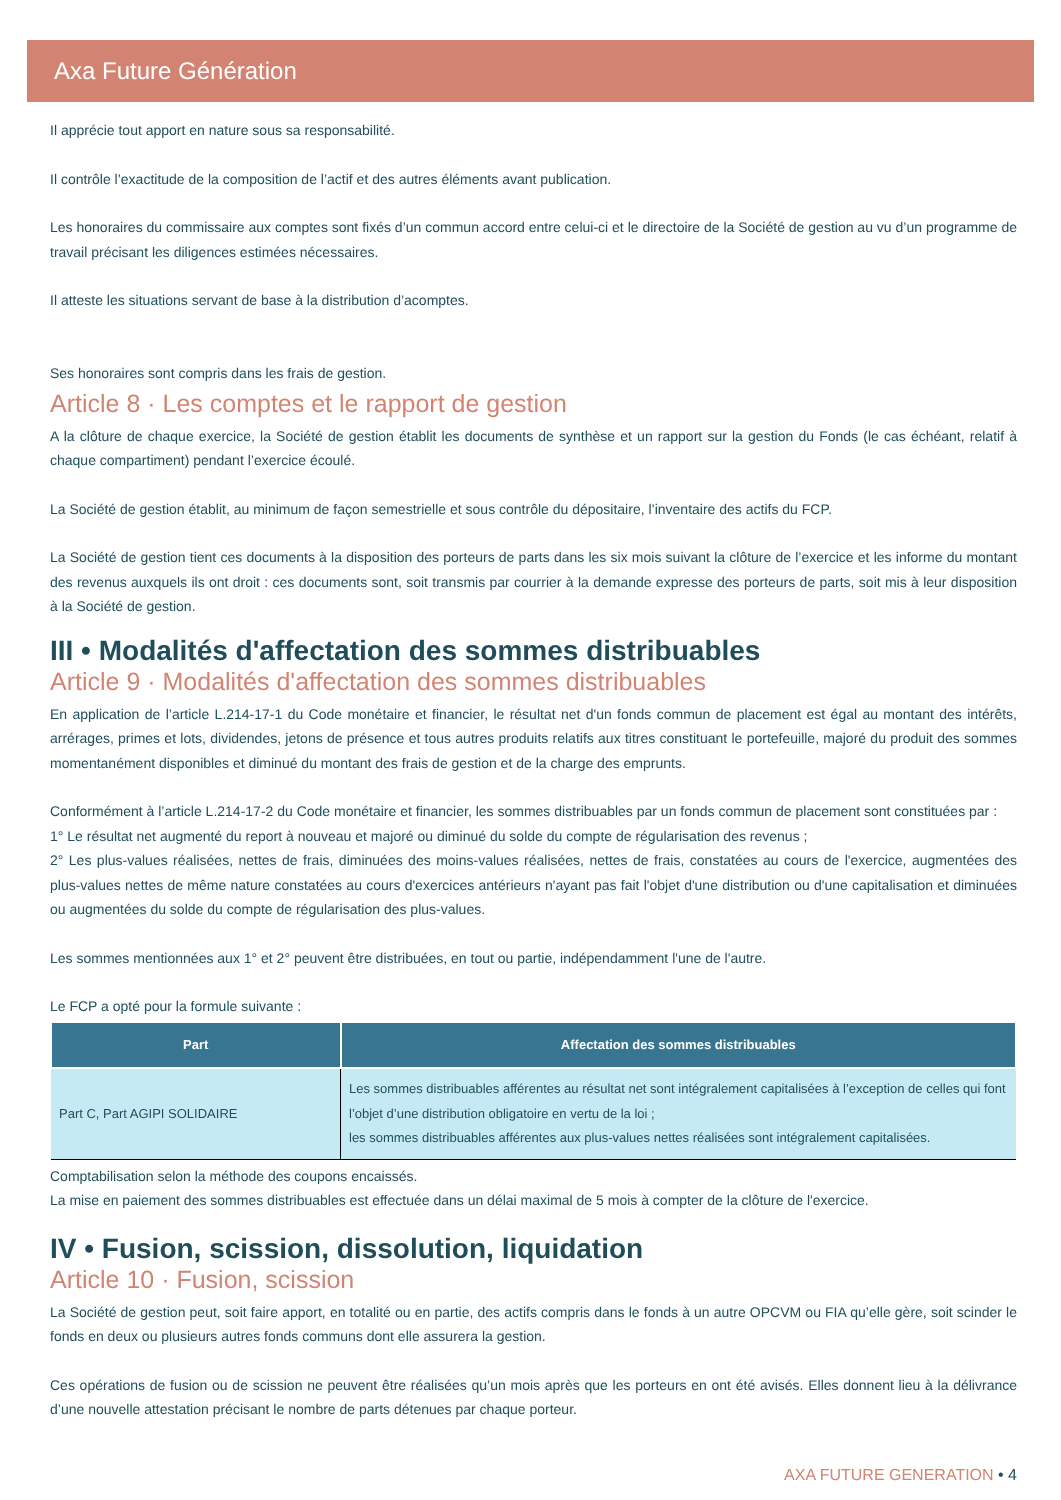Axa Future Génération
Il apprécie tout apport en nature sous sa responsabilité.
Il contrôle l’exactitude de la composition de l’actif et des autres éléments avant publication.
Les honoraires du commissaire aux comptes sont fixés d’un commun accord entre celui-ci et le directoire de la Société de gestion au vu d’un programme de travail précisant les diligences estimées nécessaires.
Il atteste les situations servant de base à la distribution d’acomptes.
Ses honoraires sont compris dans les frais de gestion.
Article 8 · Les comptes et le rapport de gestion
A la clôture de chaque exercice, la Société de gestion établit les documents de synthèse et un rapport sur la gestion du Fonds (le cas échéant, relatif à chaque compartiment) pendant l’exercice écoulé.
La Société de gestion établit, au minimum de façon semestrielle et sous contrôle du dépositaire, l’inventaire des actifs du FCP.
La Société de gestion tient ces documents à la disposition des porteurs de parts dans les six mois suivant la clôture de l’exercice et les informe du montant des revenus auxquels ils ont droit : ces documents sont, soit transmis par courrier à la demande expresse des porteurs de parts, soit mis à leur disposition à la Société de gestion.
III • Modalités d'affectation des sommes distribuables
Article 9 · Modalités d'affectation des sommes distribuables
En application de l’article L.214-17-1 du Code monétaire et financier, le résultat net d'un fonds commun de placement est égal au montant des intérêts, arrérages, primes et lots, dividendes, jetons de présence et tous autres produits relatifs aux titres constituant le portefeuille, majoré du produit des sommes momentanément disponibles et diminué du montant des frais de gestion et de la charge des emprunts.
Conformément à l’article L.214-17-2 du Code monétaire et financier, les sommes distribuables par un fonds commun de placement sont constituées par :
1° Le résultat net augmenté du report à nouveau et majoré ou diminué du solde du compte de régularisation des revenus ;
2° Les plus-values réalisées, nettes de frais, diminuées des moins-values réalisées, nettes de frais, constatées au cours de l'exercice, augmentées des plus-values nettes de même nature constatées au cours d'exercices antérieurs n'ayant pas fait l'objet d'une distribution ou d'une capitalisation et diminuées ou augmentées du solde du compte de régularisation des plus-values.
Les sommes mentionnées aux 1° et 2° peuvent être distribuées, en tout ou partie, indépendamment l'une de l'autre.
Le FCP a opté pour la formule suivante :
| Part | Affectation des sommes distribuables |
| --- | --- |
| Part C, Part AGIPI SOLIDAIRE | Les sommes distribuables afférentes au résultat net sont intégralement capitalisées à l’exception de celles qui font l’objet d’une distribution obligatoire en vertu de la loi ; les sommes distribuables afférentes aux plus-values nettes réalisées sont intégralement capitalisées. |
Comptabilisation selon la méthode des coupons encaissés.
La mise en paiement des sommes distribuables est effectuée dans un délai maximal de 5 mois à compter de la clôture de l'exercice.
IV • Fusion, scission, dissolution, liquidation
Article 10 · Fusion, scission
La Société de gestion peut, soit faire apport, en totalité ou en partie, des actifs compris dans le fonds à un autre OPCVM ou FIA qu’elle gère, soit scinder le fonds en deux ou plusieurs autres fonds communs dont elle assurera la gestion.
Ces opérations de fusion ou de scission ne peuvent être réalisées qu’un mois après que les porteurs en ont été avisés. Elles donnent lieu à la délivrance d’une nouvelle attestation précisant le nombre de parts détenues par chaque porteur.
AXA FUTURE GENERATION • 4